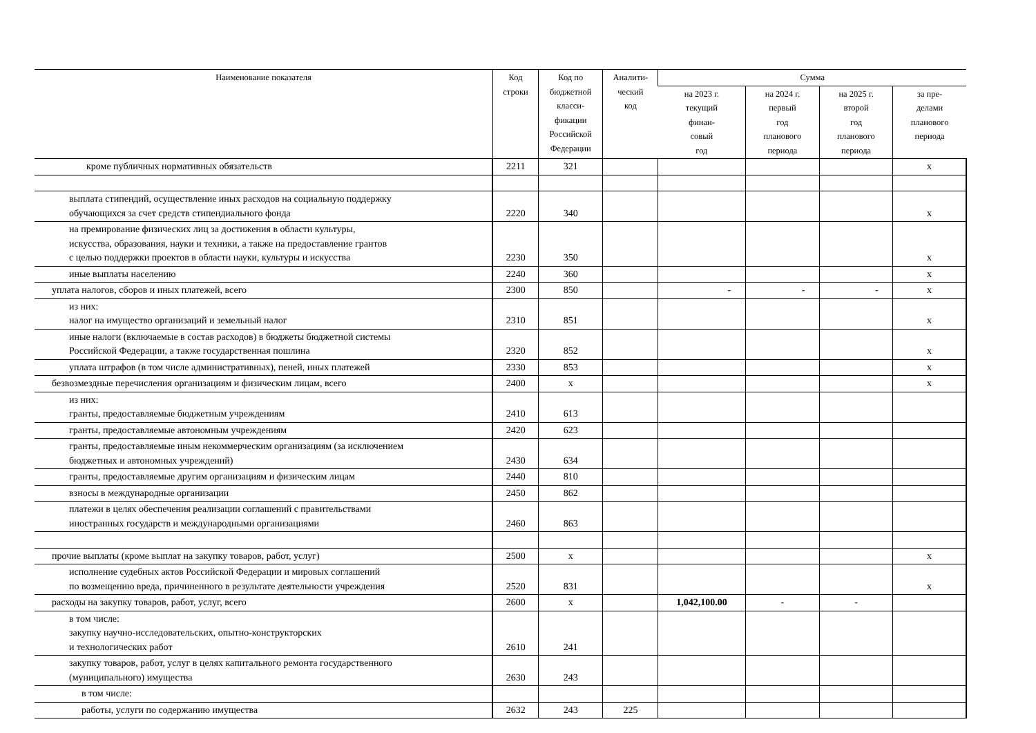| Наименование показателя | Код строки | Код по бюджетной класси- фикации Российской Федерации | Аналити- ческий код | Сумма | | | |
| --- | --- | --- | --- | --- | --- | --- | --- |
| | | | | на 2023 г. текущий финан- совый год | на 2024 г. первый год планового периода | на 2025 г. второй год планового периода | за пре- делами планового периода |
| кроме публичных нормативных обязательств | 2211 | 321 | | | | | x |
| выплата стипендий, осуществление иных расходов на социальную поддержку обучающихся за счет средств стипендиального фонда | 2220 | 340 | | | | | x |
| на премирование физических лиц за достижения в области культуры, искусства, образования, науки и техники, а также на предоставление грантов с целью поддержки проектов в области науки, культуры и искусства | 2230 | 350 | | | | | x |
| иные выплаты населению | 2240 | 360 | | | | | x |
| уплата налогов, сборов и иных платежей, всего | 2300 | 850 | | - | - | - | x |
| из них: налог на имущество организаций и земельный налог | 2310 | 851 | | | | | x |
| иные налоги (включаемые в состав расходов) в бюджеты бюджетной системы Российской Федерации, а также государственная пошлина | 2320 | 852 | | | | | x |
| уплата штрафов (в том числе административных), пеней, иных платежей | 2330 | 853 | | | | | x |
| безвозмездные перечисления организациям и физическим лицам, всего | 2400 | x | | | | | x |
| из них: гранты, предоставляемые бюджетным учреждениям | 2410 | 613 | | | | | |
| гранты, предоставляемые автономным учреждениям | 2420 | 623 | | | | | |
| гранты, предоставляемые иным некоммерческим организациям (за исключением бюджетных и автономных учреждений) | 2430 | 634 | | | | | |
| гранты, предоставляемые другим организациям и физическим лицам | 2440 | 810 | | | | | |
| взносы в международные организации | 2450 | 862 | | | | | |
| платежи в целях обеспечения реализации соглашений с правительствами иностранных государств и международными организациями | 2460 | 863 | | | | | |
| прочие выплаты (кроме выплат на закупку товаров, работ, услуг) | 2500 | x | | | | | x |
| исполнение судебных актов Российской Федерации и мировых соглашений по возмещению вреда, причиненного в результате деятельности учреждения | 2520 | 831 | | | | | x |
| расходы на закупку товаров, работ, услуг, всего | 2600 | x | | 1,042,100.00 | - | - | |
| в том числе: закупку научно-исследовательских, опытно-конструкторских и технологических работ | 2610 | 241 | | | | | |
| закупку товаров, работ, услуг в целях капитального ремонта государственного (муниципального) имущества | 2630 | 243 | | | | | |
| в том числе: | | | | | | | |
| работы, услуги по содержанию имущества | 2632 | 243 | 225 | | | | |